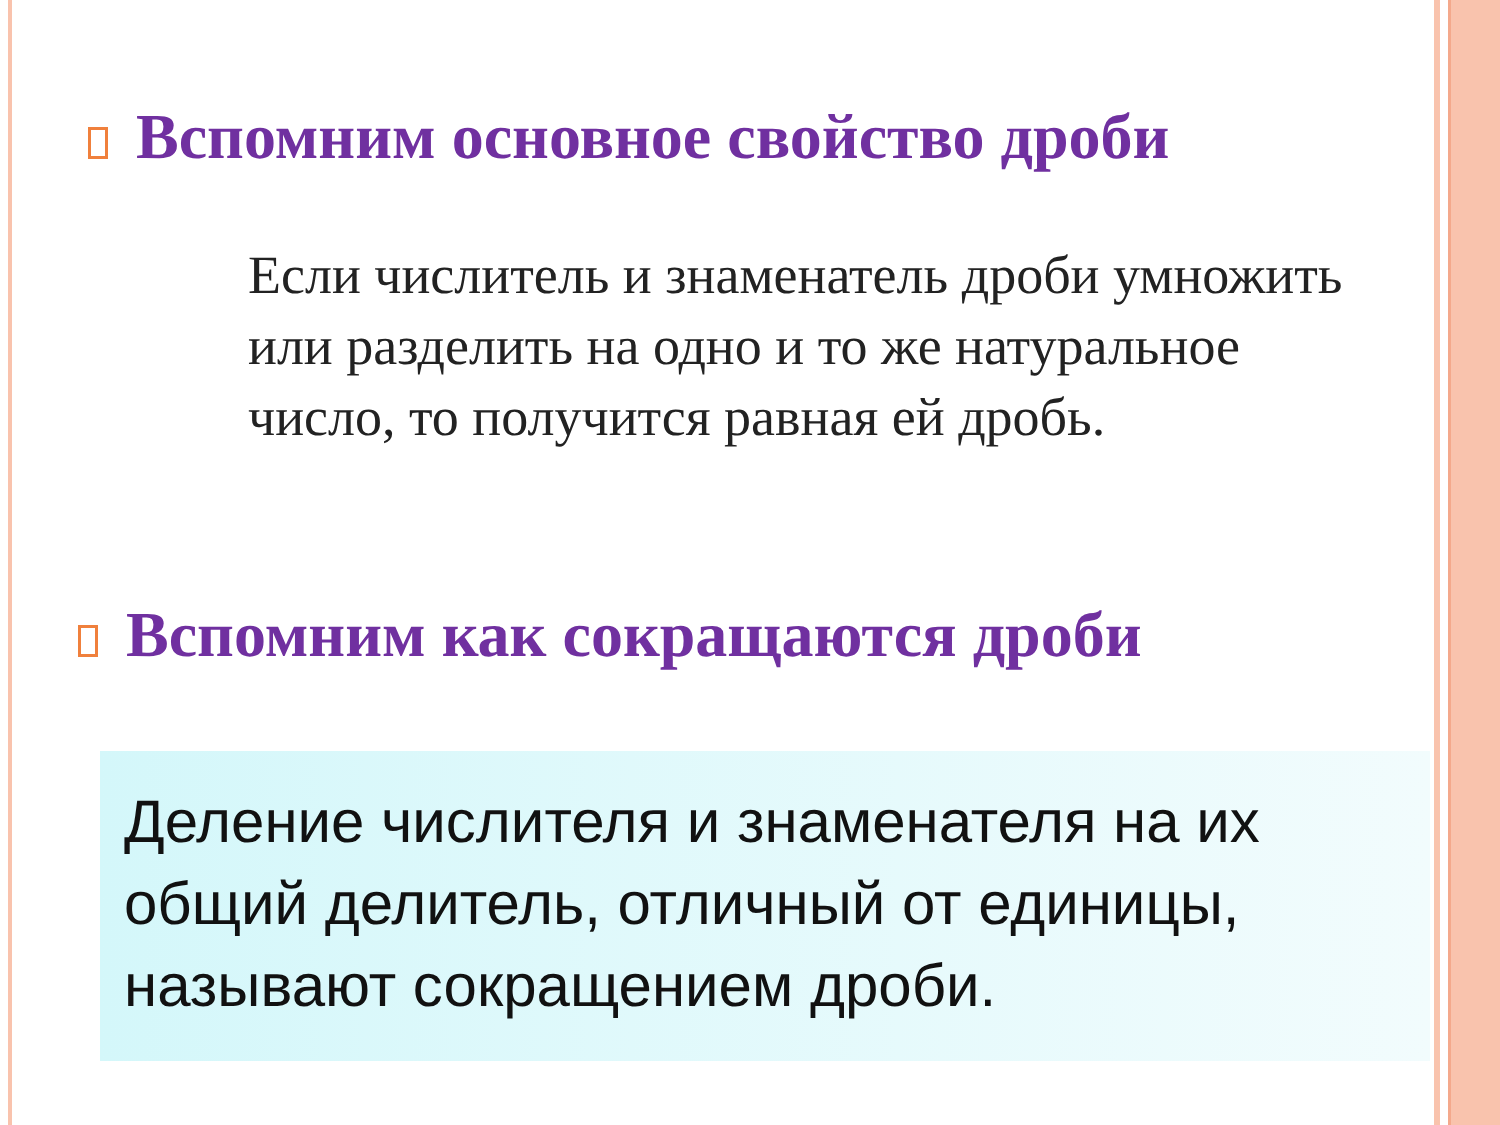Вспомним основное свойство дроби
Если числитель и знаменатель дроби умножить или разделить на одно и то же натуральное число, то получится равная ей дробь.
Вспомним как сокращаются дроби
Деление числителя и знаменателя на их общий делитель, отличный от единицы, называют сокращением дроби.